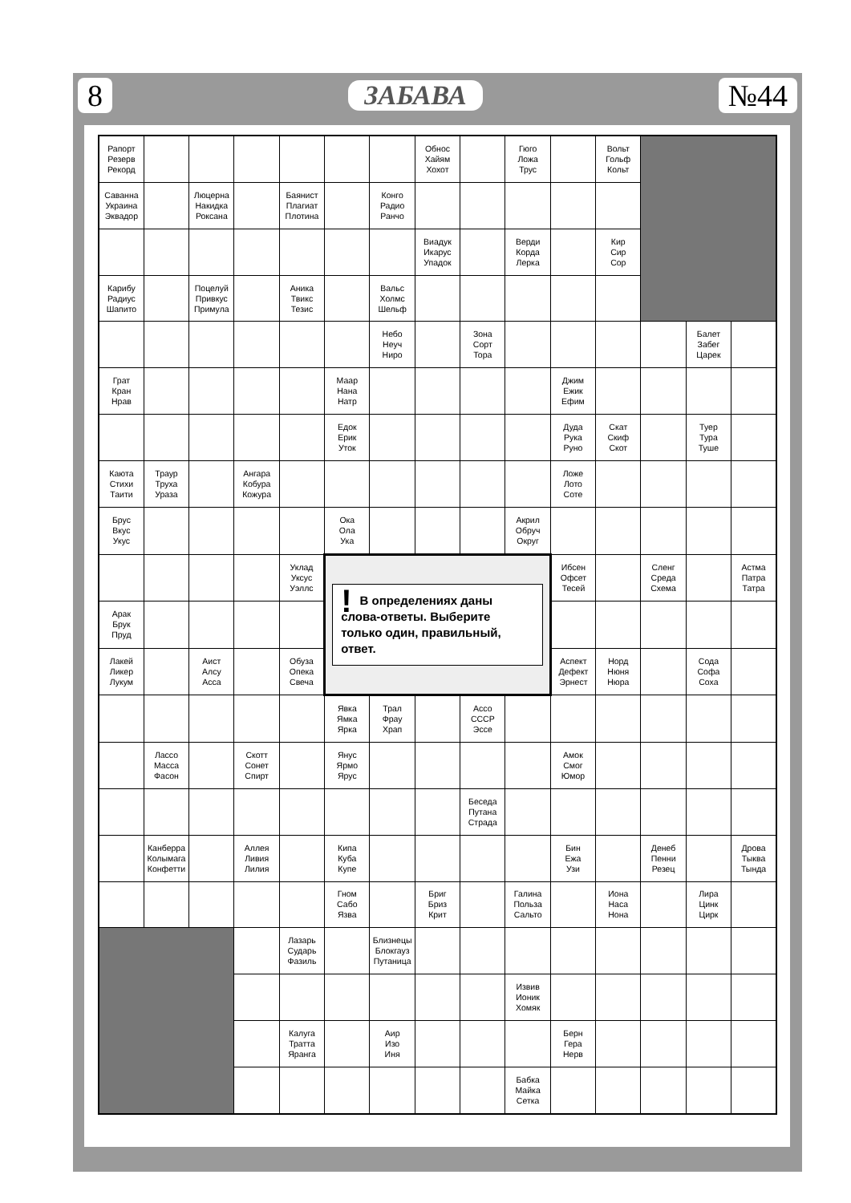8 ЗАБАВА №44
| Рапорт Резерв Рекорд | | | | | | | Обнос Хайям Хохот | | Гюго Ложа Трус | | Вольт Гольф Кольт | | | |
| Саванна Украина Эквадор | | Люцерна Накидка Роксана | | Баянист Плагиат Плотина | | Конго Радио Ранчо | | | | | | | | |
| | | | | | | | Виадук Икарус Упадок | | Верди Корда Лерка | | Кир Сир Сор | | | |
| Карибу Радиус Шапито | | Поцелуй Привкус Примула | | Аника Твикс Тезис | | Вальс Холмс Шельф | | | | | | | | |
| | | | | | | Небо Неуч Ниро | | Зона Сорт Тора | | | | | Балет Забег Царек | |
| Грат Кран Нрав | | | | | Маар Нана Натр | | | | | Джим Ежик Ефим | | | | |
| | | | | | Едок Ерик Уток | | | | | Дуда Рука Руно | Скат Скиф Скот | | Туер Тура Туше | |
| Каюта Стихи Таити | Траур Труха Ураза | | Ангара Кобура Кожура | | | | | | | Ложе Лото Соте | | | | |
| Брус Вкус Укус | | | | | Ока Ола Ука | | | | Акрил Обруч Округ | | | | | |
| | | | | Уклад Уксус Уэллс | ! В определениях даны слова-ответы. Выберите только один, правильный, ответ. | | | | | Ибсен Офсет Тесей | | Сленг Среда Схема | | Астма Патра Татра |
| Арак Брук Пруд | | | | | | | | | | | | | | |
| Лакей Ликер Лукум | | Аист Алсу Асса | | Обуза Опека Свеча | | | | | | Аспект Дефект Эрнест | Норд Нюня Нюра | | Сода Софа Соха | |
| | | | | | Явка Ямка Ярка | Трал Фрау Храп | | Ассо СССР Эссе | | | | | | |
| | Лассо Масса Фасон | | Скотт Сонет Спирт | | Янус Ярмо Ярус | | | | | Амок Смог Юмор | | | | |
| | | | | | | | | Беседа Путана Страда | | | | | | |
| | Канберра Колымага Конфетти | | Аллея Ливия Лилия | | Кипа Куба Купе | | | | | Бин Ежа Узи | | Денеб Пенни Резец | | Дрова Тыква Тында |
| | | | | | Гном Сабо Язва | | Бриг Бриз Крит | | Галина Польза Сальто | | Иона Наса Нона | | Лира Цинк Цирк | |
| | | | | Лазарь Сударь Фазиль | | Близнецы Блокгауз Путаница | | | | | | | | |
| | | | | | | | | | Извив Ионик Хомяк | | | | | |
| | | | | Калуга Тратта Яранга | | Аир Изо Иня | | | | Берн Гера Нерв | | | | |
| | | | | | | | | | Бабка Майка Сетка | | | | | |